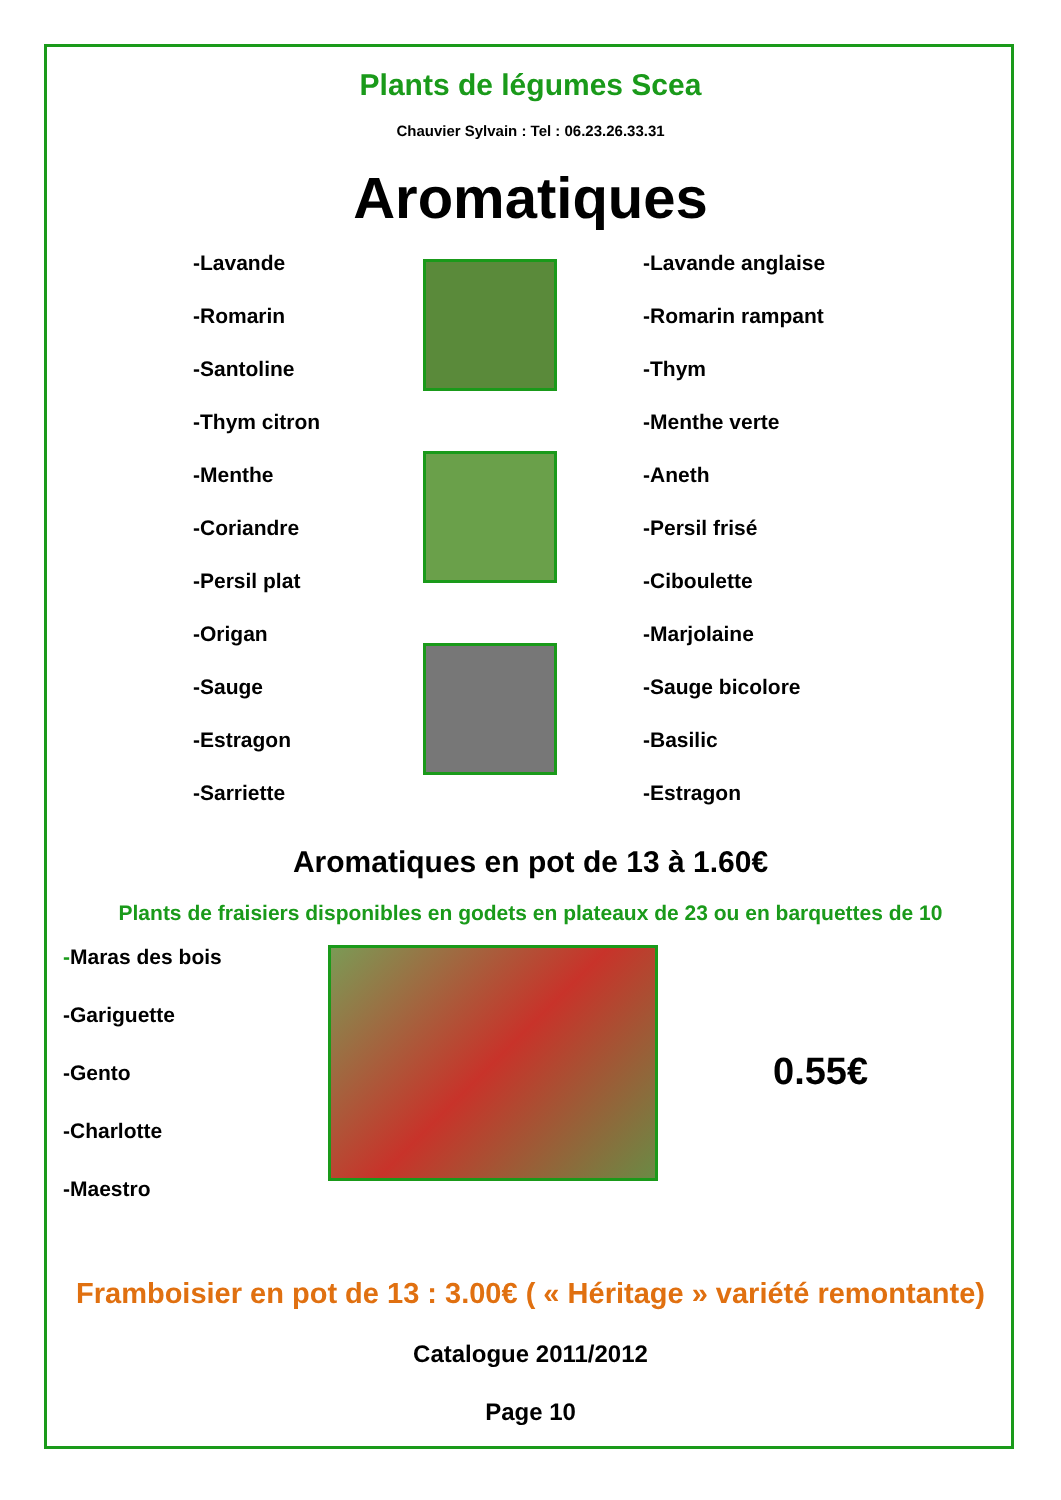Plants de légumes Scea
Chauvier Sylvain : Tel : 06.23.26.33.31
Aromatiques
-Lavande
-Romarin
-Santoline
-Thym citron
-Menthe
-Coriandre
-Persil plat
-Origan
-Sauge
-Estragon
-Sarriette
-Lavande anglaise
-Romarin rampant
-Thym
-Menthe verte
-Aneth
-Persil frisé
-Ciboulette
-Marjolaine
-Sauge bicolore
-Basilic
-Estragon
Aromatiques en pot de 13 à 1.60€
Plants de fraisiers disponibles en godets en plateaux de 23 ou en barquettes de 10
-Maras des bois
-Gariguette
-Gento
-Charlotte
-Maestro
0.55€
Framboisier en pot de 13 : 3.00€ ( « Héritage » variété remontante)
Catalogue 2011/2012
Page 10